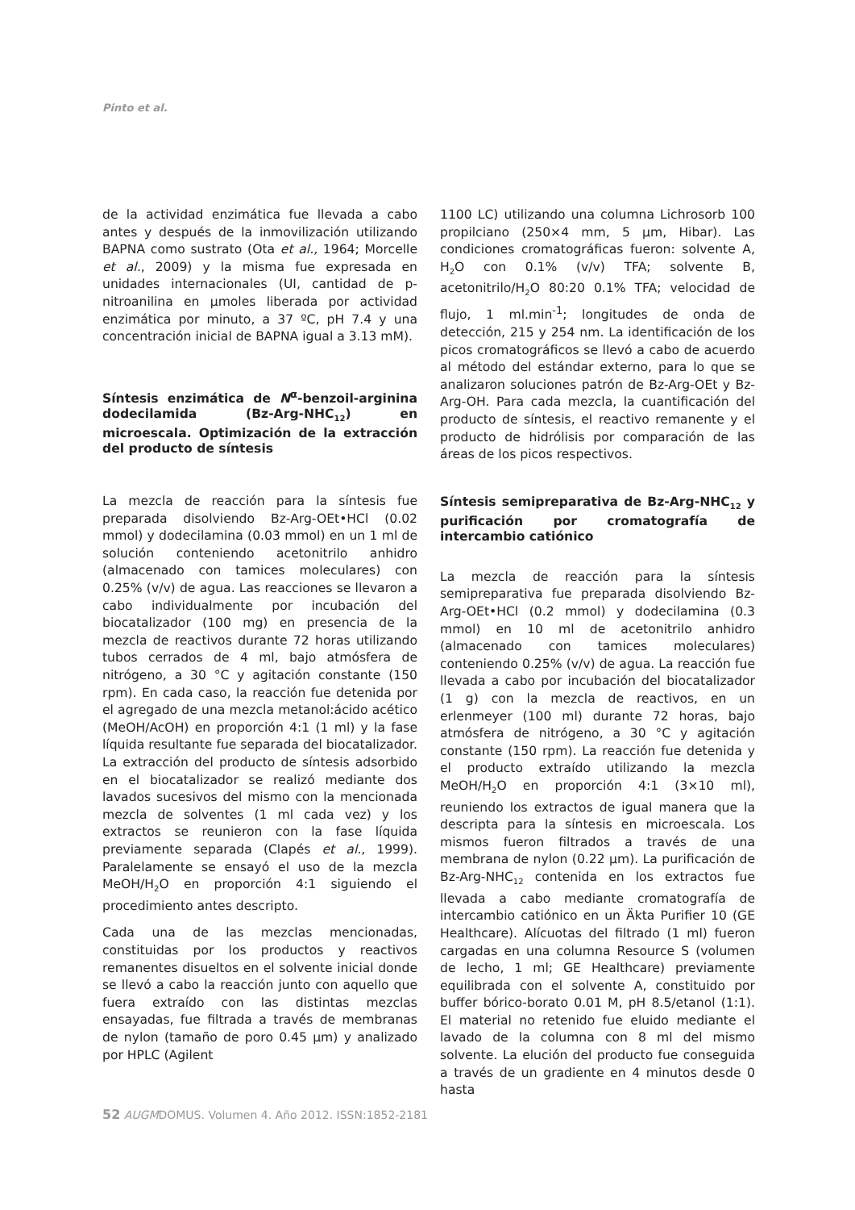Pinto et al.
de la actividad enzimática fue llevada a cabo antes y después de la inmovilización utilizando BAPNA como sustrato (Ota et al., 1964; Morcelle et al., 2009) y la misma fue expresada en unidades internacionales (UI, cantidad de p-nitroanilina en µmoles liberada por actividad enzimática por minuto, a 37 ºC, pH 7.4 y una concentración inicial de BAPNA igual a 3.13 mM).
Síntesis enzimática de N<sup>α</sup>-benzoil-arginina dodecilamida (Bz-Arg-NHC<sub>12</sub>) en microescala. Optimización de la extracción del producto de síntesis
La mezcla de reacción para la síntesis fue preparada disolviendo Bz-Arg-OEt•HCl (0.02 mmol) y dodecilamina (0.03 mmol) en un 1 ml de solución conteniendo acetonitrilo anhidro (almacenado con tamices moleculares) con 0.25% (v/v) de agua. Las reacciones se llevaron a cabo individualmente por incubación del biocatalizador (100 mg) en presencia de la mezcla de reactivos durante 72 horas utilizando tubos cerrados de 4 ml, bajo atmósfera de nitrógeno, a 30 °C y agitación constante (150 rpm). En cada caso, la reacción fue detenida por el agregado de una mezcla metanol:ácido acético (MeOH/AcOH) en proporción 4:1 (1 ml) y la fase líquida resultante fue separada del biocatalizador. La extracción del producto de síntesis adsorbido en el biocatalizador se realizó mediante dos lavados sucesivos del mismo con la mencionada mezcla de solventes (1 ml cada vez) y los extractos se reunieron con la fase líquida previamente separada (Clapés et al., 1999). Paralelamente se ensayó el uso de la mezcla MeOH/H<sub>2</sub>O en proporción 4:1 siguiendo el procedimiento antes descripto.
Cada una de las mezclas mencionadas, constituidas por los productos y reactivos remanentes disueltos en el solvente inicial donde se llevó a cabo la reacción junto con aquello que fuera extraído con las distintas mezclas ensayadas, fue filtrada a través de membranas de nylon (tamaño de poro 0.45 µm) y analizado por HPLC (Agilent
1100 LC) utilizando una columna Lichrosorb 100 propilciano (250×4 mm, 5 µm, Hibar). Las condiciones cromatográficas fueron: solvente A, H<sub>2</sub>O con 0.1% (v/v) TFA; solvente B, acetonitrilo/H<sub>2</sub>O 80:20 0.1% TFA; velocidad de flujo, 1 ml.min<sup>-1</sup>; longitudes de onda de detección, 215 y 254 nm. La identificación de los picos cromatográficos se llevó a cabo de acuerdo al método del estándar externo, para lo que se analizaron soluciones patrón de Bz-Arg-OEt y Bz-Arg-OH. Para cada mezcla, la cuantificación del producto de síntesis, el reactivo remanente y el producto de hidrólisis por comparación de las áreas de los picos respectivos.
Síntesis semipreparativa de Bz-Arg-NHC<sub>12</sub> y purificación por cromatografía de intercambio catiónico
La mezcla de reacción para la síntesis semipreparativa fue preparada disolviendo Bz-Arg-OEt•HCl (0.2 mmol) y dodecilamina (0.3 mmol) en 10 ml de acetonitrilo anhidro (almacenado con tamices moleculares) conteniendo 0.25% (v/v) de agua. La reacción fue llevada a cabo por incubación del biocatalizador (1 g) con la mezcla de reactivos, en un erlenmeyer (100 ml) durante 72 horas, bajo atmósfera de nitrógeno, a 30 °C y agitación constante (150 rpm). La reacción fue detenida y el producto extraído utilizando la mezcla MeOH/H<sub>2</sub>O en proporción 4:1 (3×10 ml), reuniendo los extractos de igual manera que la descripta para la síntesis en microescala. Los mismos fueron filtrados a través de una membrana de nylon (0.22 µm). La purificación de Bz-Arg-NHC<sub>12</sub> contenida en los extractos fue llevada a cabo mediante cromatografía de intercambio catiónico en un Äkta Purifier 10 (GE Healthcare). Alícuotas del filtrado (1 ml) fueron cargadas en una columna Resource S (volumen de lecho, 1 ml; GE Healthcare) previamente equilibrada con el solvente A, constituido por buffer bórico-borato 0.01 M, pH 8.5/etanol (1:1). El material no retenido fue eluido mediante el lavado de la columna con 8 ml del mismo solvente. La elución del producto fue conseguida a través de un gradiente en 4 minutos desde 0 hasta
52 AUGMDOMUS. Volumen 4. Año 2012. ISSN:1852-2181